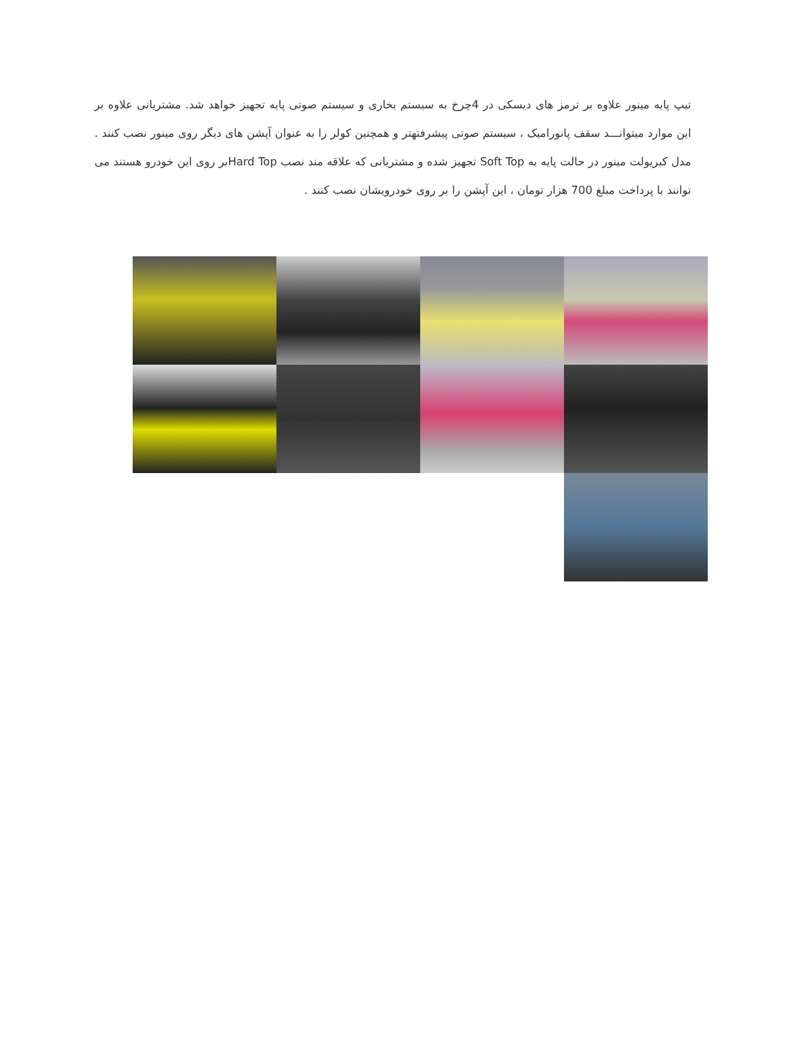تیپ پایه مینور علاوه بر ترمز های دیسکی در 4چرخ به سیستم بخاری و سیستم صوتی پایه تجهیز خواهد شد. مشتریانی علاوه بر این موارد میتوانـــد سقف پانورامیک ، سیستم صوتی پیشرفتهتر و همچنین کولر را به عنوان آپشن های دیگر روی مینور نصب کنند . مدل کبریولت مینور در حالت پایه به Soft Top تجهیز شده و مشتریانی که علاقه مند نصب Hard Topبر روی این خودرو هستند می توانند با پرداخت مبلغ 700 هزار تومان ، این آپشن را بر روی خودرویشان نصب کنند .